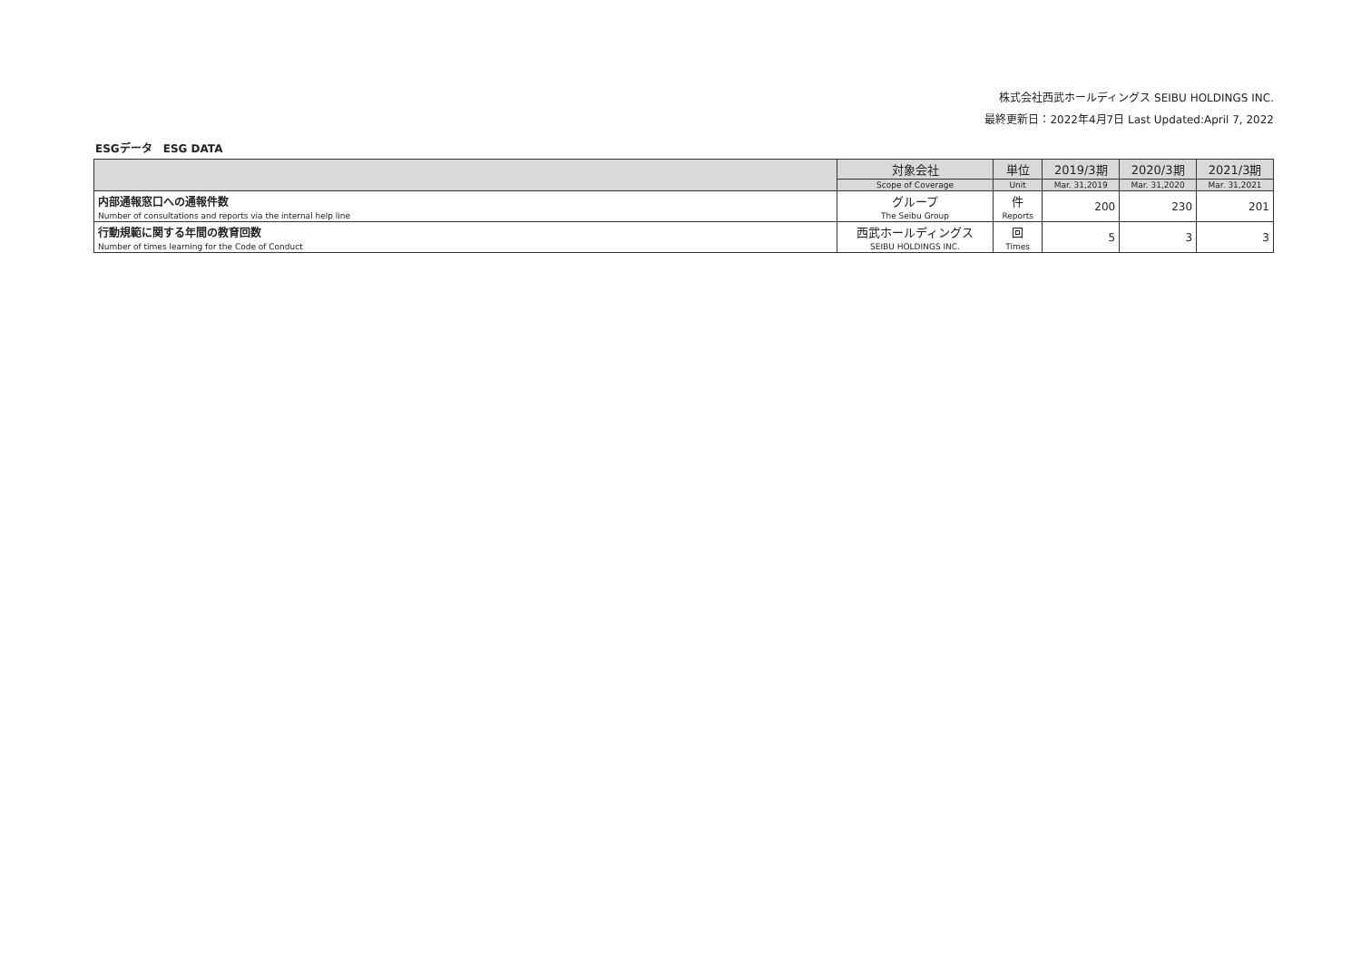株式会社西武ホールディングス SEIBU HOLDINGS INC.
最終更新日：2022年4月7日 Last Updated:April 7, 2022
ESGデータ　ESG DATA
| | 対象会社 | 単位 | 2019/3期 | 2020/3期 | 2021/3期 |
| --- | --- | --- | --- | --- | --- |
| | Scope of Coverage | Unit | Mar. 31,2019 | Mar. 31,2020 | Mar. 31,2021 |
| 内部通報窓口への通報件数 | グループ | 件 | 200 | 230 | 201 |
| Number of consultations and reports via the internal help line | The Seibu Group | Reports | | | |
| 行動規範に関する年間の教育回数 | 西武ホールディングス | 回 | 5 | 3 | 3 |
| Number of times learning for the Code of Conduct | SEIBU HOLDINGS INC. | Times | | | |